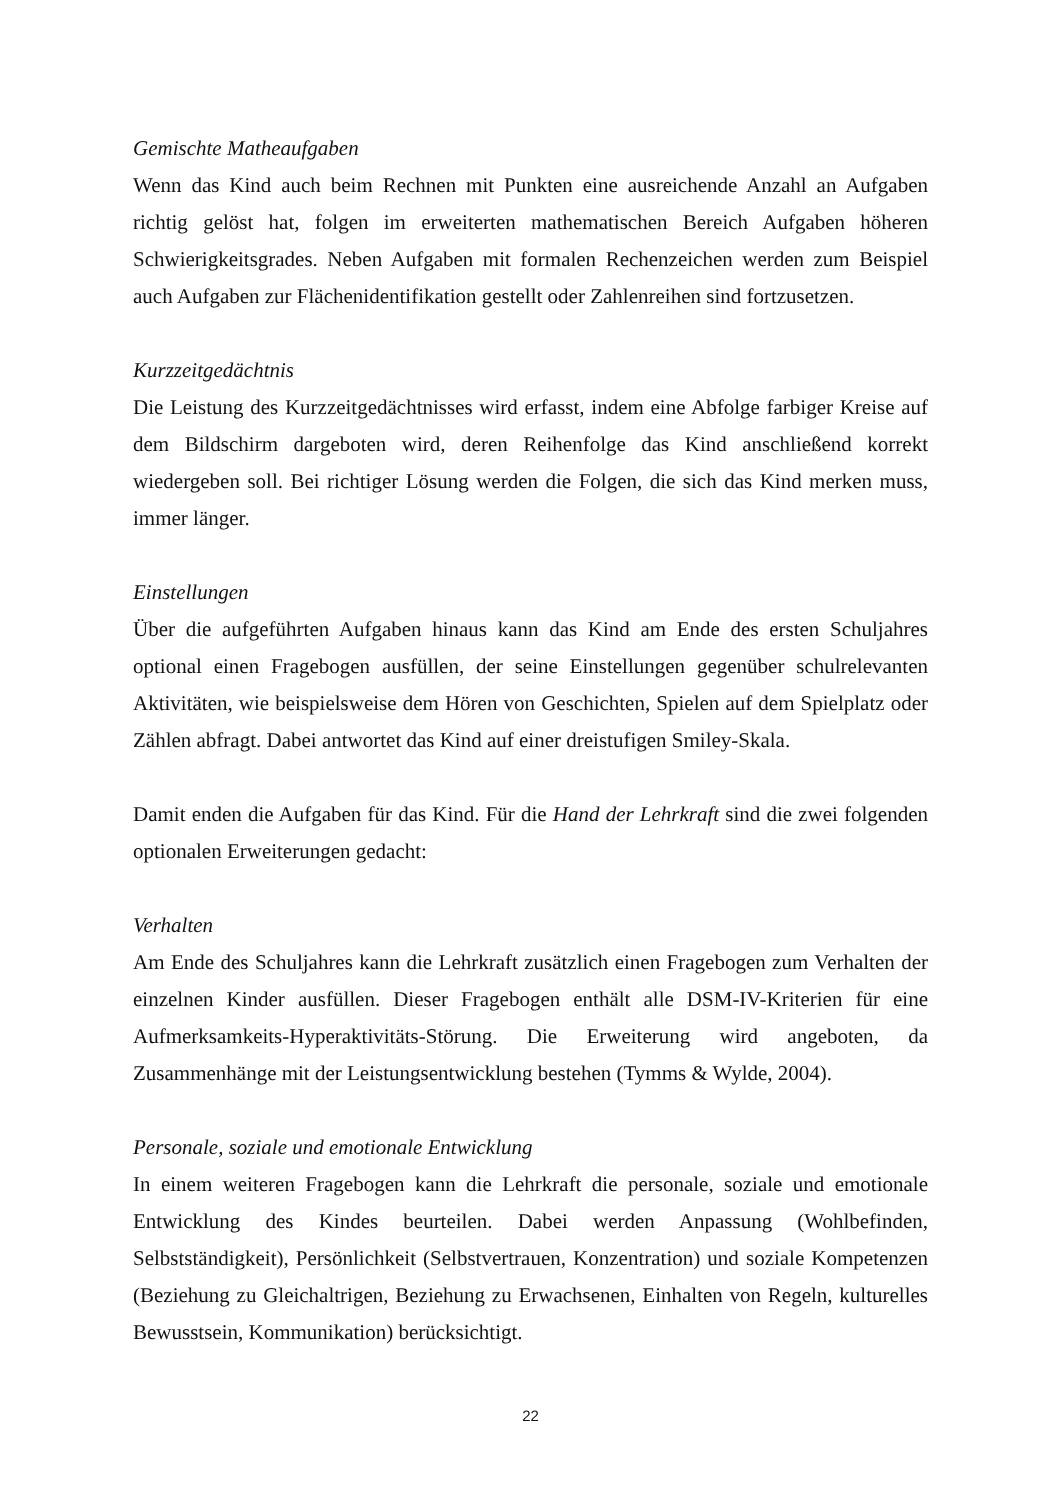Gemischte Matheaufgaben
Wenn das Kind auch beim Rechnen mit Punkten eine ausreichende Anzahl an Aufgaben richtig gelöst hat, folgen im erweiterten mathematischen Bereich Aufgaben höheren Schwierigkeitsgrades. Neben Aufgaben mit formalen Rechenzeichen werden zum Beispiel auch Aufgaben zur Flächenidentifikation gestellt oder Zahlenreihen sind fortzusetzen.
Kurzzeitgedächtnis
Die Leistung des Kurzzeitgedächtnisses wird erfasst, indem eine Abfolge farbiger Kreise auf dem Bildschirm dargeboten wird, deren Reihenfolge das Kind anschließend korrekt wiedergeben soll. Bei richtiger Lösung werden die Folgen, die sich das Kind merken muss, immer länger.
Einstellungen
Über die aufgeführten Aufgaben hinaus kann das Kind am Ende des ersten Schuljahres optional einen Fragebogen ausfüllen, der seine Einstellungen gegenüber schulrelevanten Aktivitäten, wie beispielsweise dem Hören von Geschichten, Spielen auf dem Spielplatz oder Zählen abfragt. Dabei antwortet das Kind auf einer dreistufigen Smiley-Skala.
Damit enden die Aufgaben für das Kind. Für die Hand der Lehrkraft sind die zwei folgenden optionalen Erweiterungen gedacht:
Verhalten
Am Ende des Schuljahres kann die Lehrkraft zusätzlich einen Fragebogen zum Verhalten der einzelnen Kinder ausfüllen. Dieser Fragebogen enthält alle DSM-IV-Kriterien für eine Aufmerksamkeits-Hyperaktivitäts-Störung. Die Erweiterung wird angeboten, da Zusammenhänge mit der Leistungsentwicklung bestehen (Tymms & Wylde, 2004).
Personale, soziale und emotionale Entwicklung
In einem weiteren Fragebogen kann die Lehrkraft die personale, soziale und emotionale Entwicklung des Kindes beurteilen. Dabei werden Anpassung (Wohlbefinden, Selbstständigkeit), Persönlichkeit (Selbstvertrauen, Konzentration) und soziale Kompetenzen (Beziehung zu Gleichaltrigen, Beziehung zu Erwachsenen, Einhalten von Regeln, kulturelles Bewusstsein, Kommunikation) berücksichtigt.
22